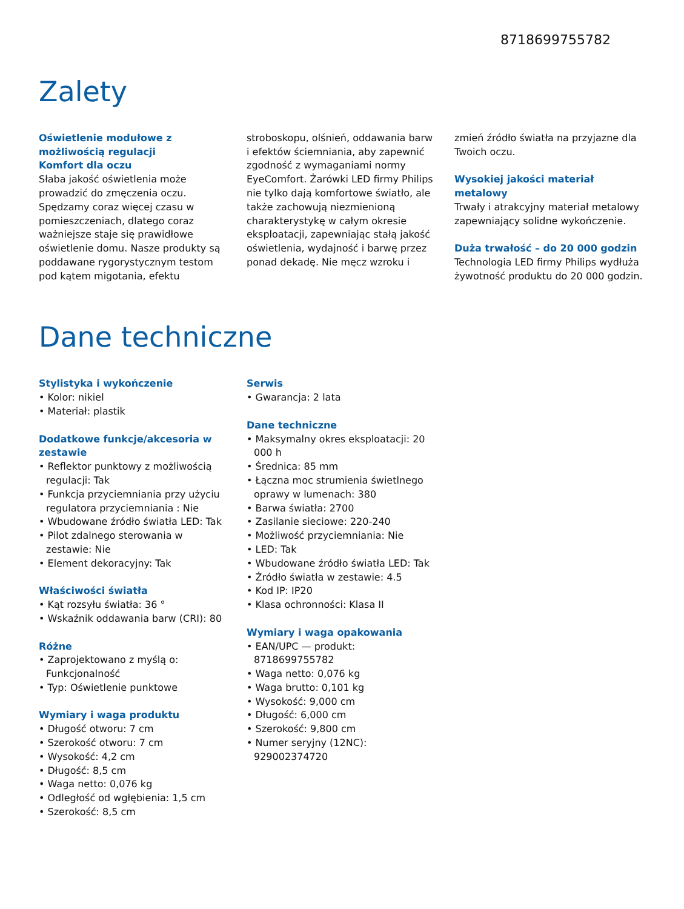8718699755782
Zalety
Oświetlenie modułowe z możliwością regulacji
Komfort dla oczu
Słaba jakość oświetlenia może prowadzić do zmęczenia oczu. Spędzamy coraz więcej czasu w pomieszczeniach, dlatego coraz ważniejsze staje się prawidłowe oświetlenie domu. Nasze produkty są poddawane rygorystycznym testom pod kątem migotania, efektu
stroboskopu, olśnień, oddawania barw i efektów ściemniania, aby zapewnić zgodność z wymaganiami normy EyeComfort. Żarówki LED firmy Philips nie tylko dają komfortowe światło, ale także zachowują niezmienioną charakterystykę w całym okresie eksploatacji, zapewniając stałą jakość oświetlenia, wydajność i barwę przez ponad dekadę. Nie męcz wzroku i
zmień źródło światła na przyjazne dla Twoich oczu.
Wysokiej jakości materiał metalowy
Trwały i atrakcyjny materiał metalowy zapewniający solidne wykończenie.
Duża trwałość – do 20 000 godzin
Technologia LED firmy Philips wydłuża żywotność produktu do 20 000 godzin.
Dane techniczne
Stylistyka i wykończenie
• Kolor: nikiel
• Materiał: plastik
Dodatkowe funkcje/akcesoria w zestawie
• Reflektor punktowy z możliwością regulacji: Tak
• Funkcja przyciemniania przy użyciu regulatora przyciemniania : Nie
• Wbudowane źródło światła LED: Tak
• Pilot zdalnego sterowania w zestawie: Nie
• Element dekoracyjny: Tak
Właściwości światła
• Kąt rozsyłu światła: 36 °
• Wskaźnik oddawania barw (CRI): 80
Różne
• Zaprojektowano z myślą o: Funkcjonalność
• Typ: Oświetlenie punktowe
Wymiary i waga produktu
• Długość otworu: 7 cm
• Szerokość otworu: 7 cm
• Wysokość: 4,2 cm
• Długość: 8,5 cm
• Waga netto: 0,076 kg
• Odległość od wgłębienia: 1,5 cm
• Szerokość: 8,5 cm
Serwis
• Gwarancja: 2 lata
Dane techniczne
• Maksymalny okres eksploatacji: 20 000 h
• Średnica: 85 mm
• Łączna moc strumienia świetlnego oprawy w lumenach: 380
• Barwa światła: 2700
• Zasilanie sieciowe: 220-240
• Możliwość przyciemniania: Nie
• LED: Tak
• Wbudowane źródło światła LED: Tak
• Źródło światła w zestawie: 4.5
• Kod IP: IP20
• Klasa ochronności: Klasa II
Wymiary i waga opakowania
• EAN/UPC — produkt: 8718699755782
• Waga netto: 0,076 kg
• Waga brutto: 0,101 kg
• Wysokość: 9,000 cm
• Długość: 6,000 cm
• Szerokość: 9,800 cm
• Numer seryjny (12NC): 929002374720